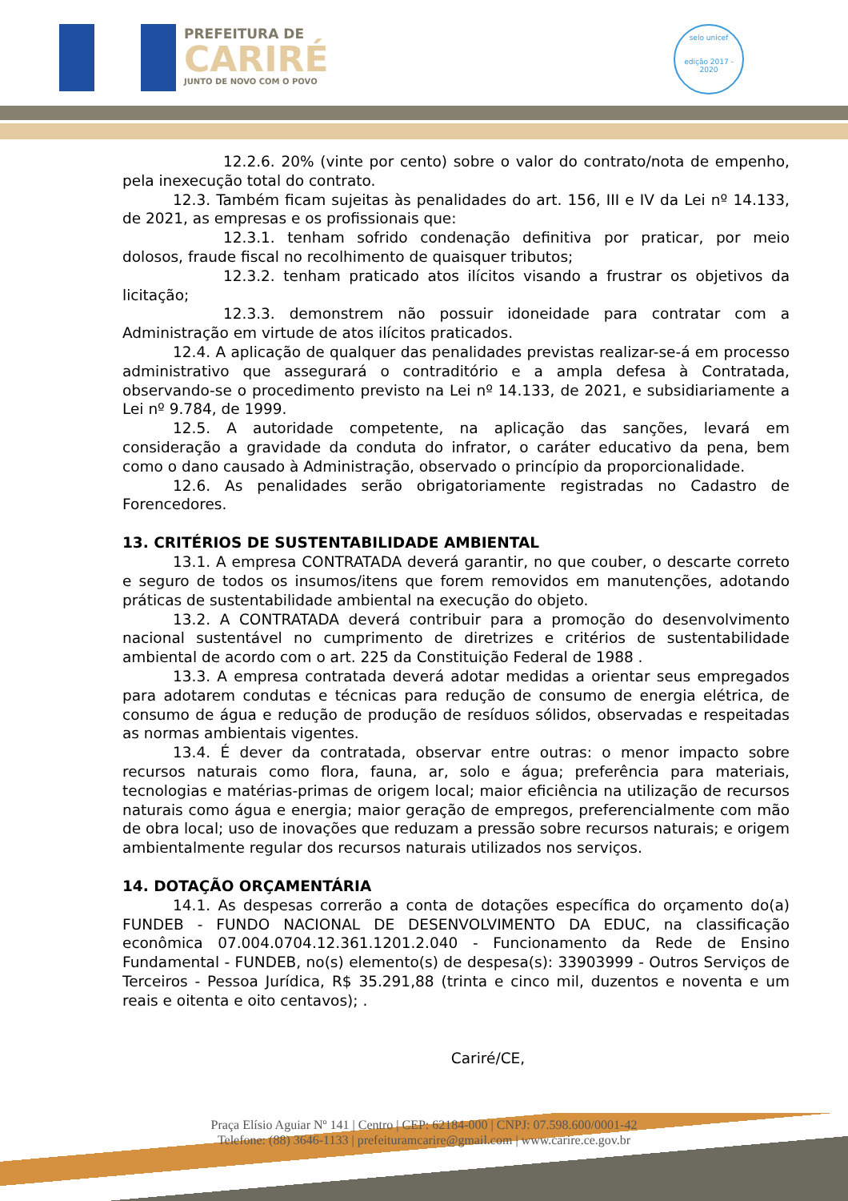PREFEITURA DE
CARIRÉ
JUNTO DE NOVO COM O POVO
selo unicef
edição 2017 - 2020
12.2.6. 20% (vinte por cento) sobre o valor do contrato/nota de empenho, pela inexecução total do contrato.
12.3. Também ficam sujeitas às penalidades do art. 156, III e IV da Lei nº 14.133, de 2021, as empresas e os profissionais que:
12.3.1. tenham sofrido condenação definitiva por praticar, por meio dolosos, fraude fiscal no recolhimento de quaisquer tributos;
12.3.2. tenham praticado atos ilícitos visando a frustrar os objetivos da licitação;
12.3.3. demonstrem não possuir idoneidade para contratar com a Administração em virtude de atos ilícitos praticados.
12.4. A aplicação de qualquer das penalidades previstas realizar-se-á em processo administrativo que assegurará o contraditório e a ampla defesa à Contratada, observando-se o procedimento previsto na Lei nº 14.133, de 2021, e subsidiariamente a Lei nº 9.784, de 1999.
12.5. A autoridade competente, na aplicação das sanções, levará em consideração a gravidade da conduta do infrator, o caráter educativo da pena, bem como o dano causado à Administração, observado o princípio da proporcionalidade.
12.6. As penalidades serão obrigatoriamente registradas no Cadastro de Forencedores.
13. CRITÉRIOS DE SUSTENTABILIDADE AMBIENTAL
13.1. A empresa CONTRATADA deverá garantir, no que couber, o descarte correto e seguro de todos os insumos/itens que forem removidos em manutenções, adotando práticas de sustentabilidade ambiental na execução do objeto.
13.2. A CONTRATADA deverá contribuir para a promoção do desenvolvimento nacional sustentável no cumprimento de diretrizes e critérios de sustentabilidade ambiental de acordo com o art. 225 da Constituição Federal de 1988 .
13.3. A empresa contratada deverá adotar medidas a orientar seus empregados para adotarem condutas e técnicas para redução de consumo de energia elétrica, de consumo de água e redução de produção de resíduos sólidos, observadas e respeitadas as normas ambientais vigentes.
13.4. É dever da contratada, observar entre outras: o menor impacto sobre recursos naturais como flora, fauna, ar, solo e água; preferência para materiais, tecnologias e matérias-primas de origem local; maior eficiência na utilização de recursos naturais como água e energia; maior geração de empregos, preferencialmente com mão de obra local; uso de inovações que reduzam a pressão sobre recursos naturais; e origem ambientalmente regular dos recursos naturais utilizados nos serviços.
14. DOTAÇÃO ORÇAMENTÁRIA
14.1. As despesas correrão a conta de dotações específica do orçamento do(a) FUNDEB - FUNDO NACIONAL DE DESENVOLVIMENTO DA EDUC, na classificação econômica 07.004.0704.12.361.1201.2.040 - Funcionamento da Rede de Ensino Fundamental - FUNDEB, no(s) elemento(s) de despesa(s): 33903999 - Outros Serviços de Terceiros - Pessoa Jurídica, R$ 35.291,88 (trinta e cinco mil, duzentos e noventa e um reais e oitenta e oito centavos); .
Cariré/CE,
Praça Elísio Aguiar Nº 141 | Centro | CEP: 62184-000 | CNPJ: 07.598.600/0001-42
Telefone: (88) 3646-1133 | prefeituramcarire@gmail.com | www.carire.ce.gov.br